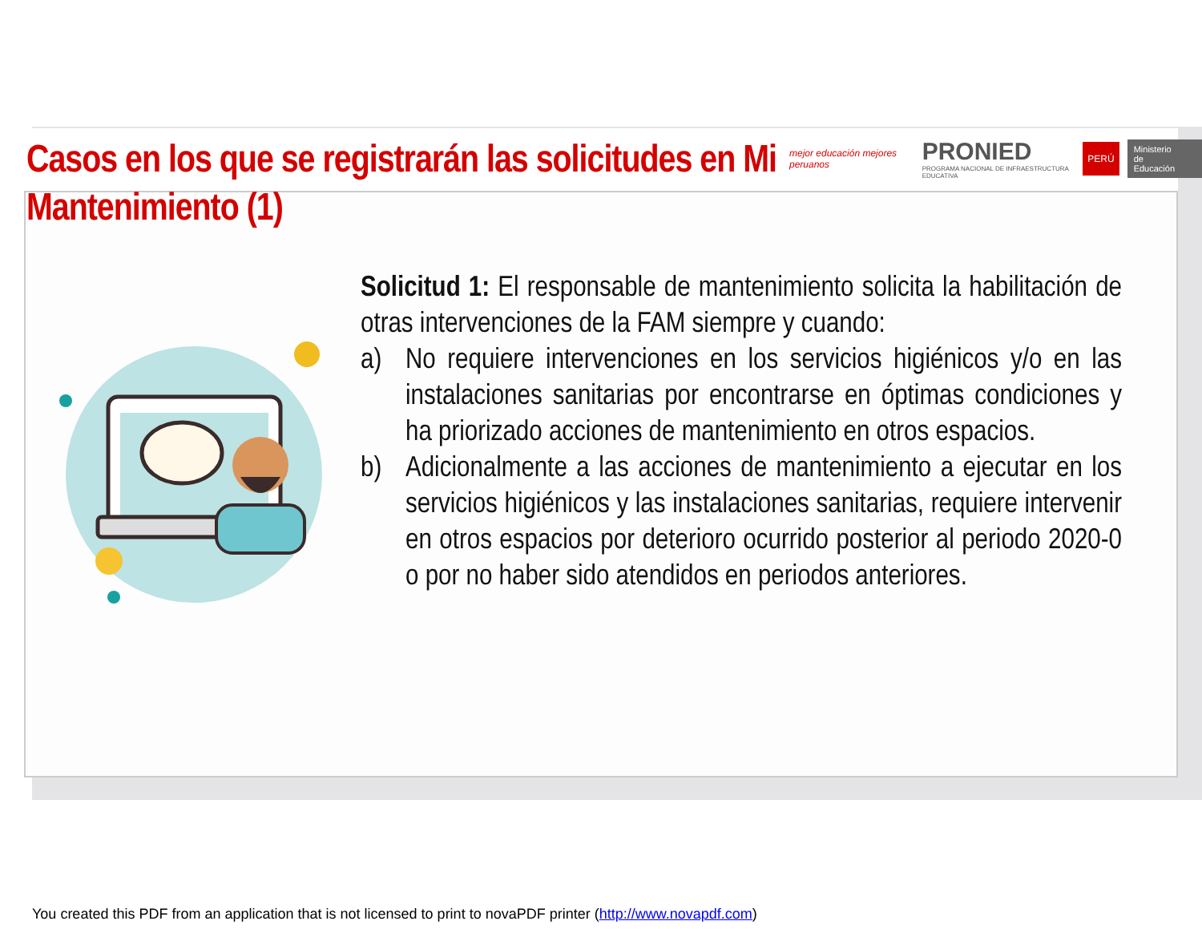Casos en los que se registrarán las solicitudes en Mi Mantenimiento (1)
mejor educación mejores peruanos
PRONIED
PROGRAMA NACIONAL DE INFRAESTRUCTURA EDUCATIVA
PERÚ Ministerio
de Educación
Solicitud 1: El responsable de mantenimiento solicita la habilitación de otras intervenciones de la FAM siempre y cuando:
a) No requiere intervenciones en los servicios higiénicos y/o en las instalaciones sanitarias por encontrarse en óptimas condiciones y ha priorizado acciones de mantenimiento en otros espacios.
b) Adicionalmente a las acciones de mantenimiento a ejecutar en los servicios higiénicos y las instalaciones sanitarias, requiere intervenir en otros espacios por deterioro ocurrido posterior al periodo 2020-0 o por no haber sido atendidos en periodos anteriores.
You created this PDF from an application that is not licensed to print to novaPDF printer (http://www.novapdf.com)